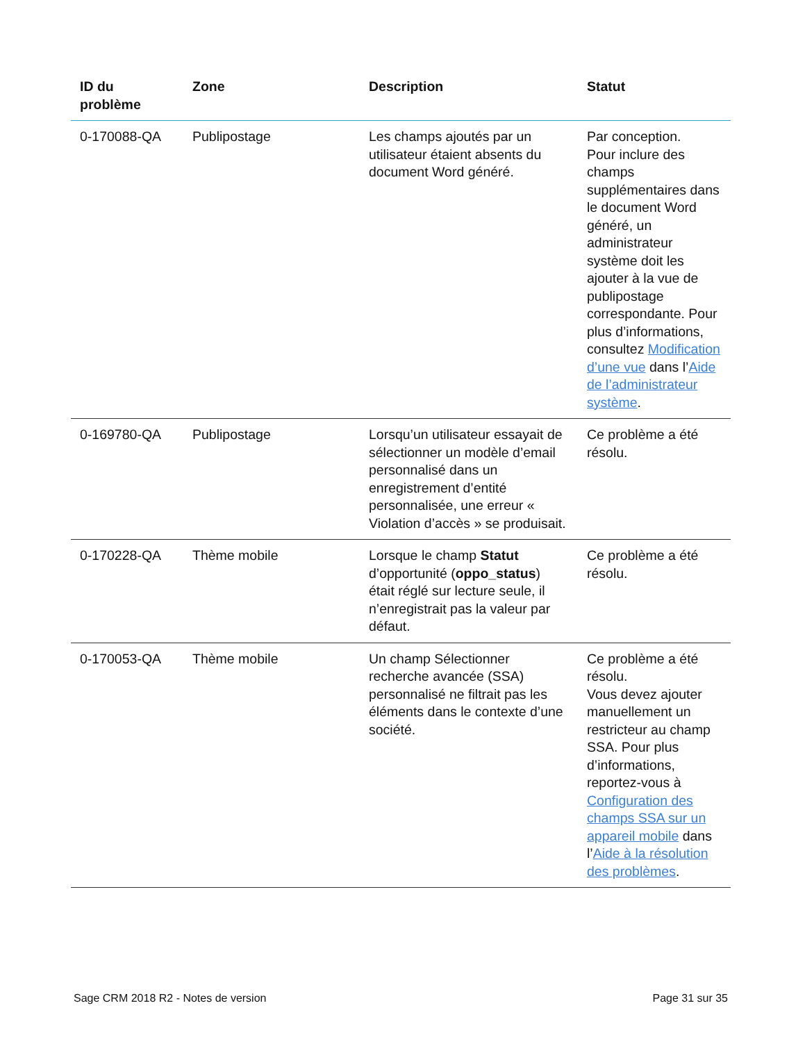| ID du problème | Zone | Description | Statut |
| --- | --- | --- | --- |
| 0-170088-QA | Publipostage | Les champs ajoutés par un utilisateur étaient absents du document Word généré. | Par conception. Pour inclure des champs supplémentaires dans le document Word généré, un administrateur système doit les ajouter à la vue de publipostage correspondante. Pour plus d’informations, consultez Modification d’une vue dans l’ Aide de l’administrateur système . |
| 0-169780-QA | Publipostage | Lorsqu’un utilisateur essayait de sélectionner un modèle d’email personnalisé dans un enregistrement d’entité personnalisée, une erreur « Violation d’accès » se produisait. | Ce problème a été résolu. |
| 0-170228-QA | Thème mobile | Lorsque le champ Statut d’opportunité ( oppo_status ) était réglé sur lecture seule, il n’enregistrait pas la valeur par défaut. | Ce problème a été résolu. |
| 0-170053-QA | Thème mobile | Un champ Sélectionner recherche avancée (SSA) personnalisé ne filtrait pas les éléments dans le contexte d’une société. | Ce problème a été résolu. Vous devez ajouter manuellement un restricteur au champ SSA. Pour plus d’informations, reportez-vous à Configuration des champs SSA sur un appareil mobile dans l’ Aide à la résolution des problèmes . |
Sage CRM 2018 R2 - Notes de version Page 31 sur 35